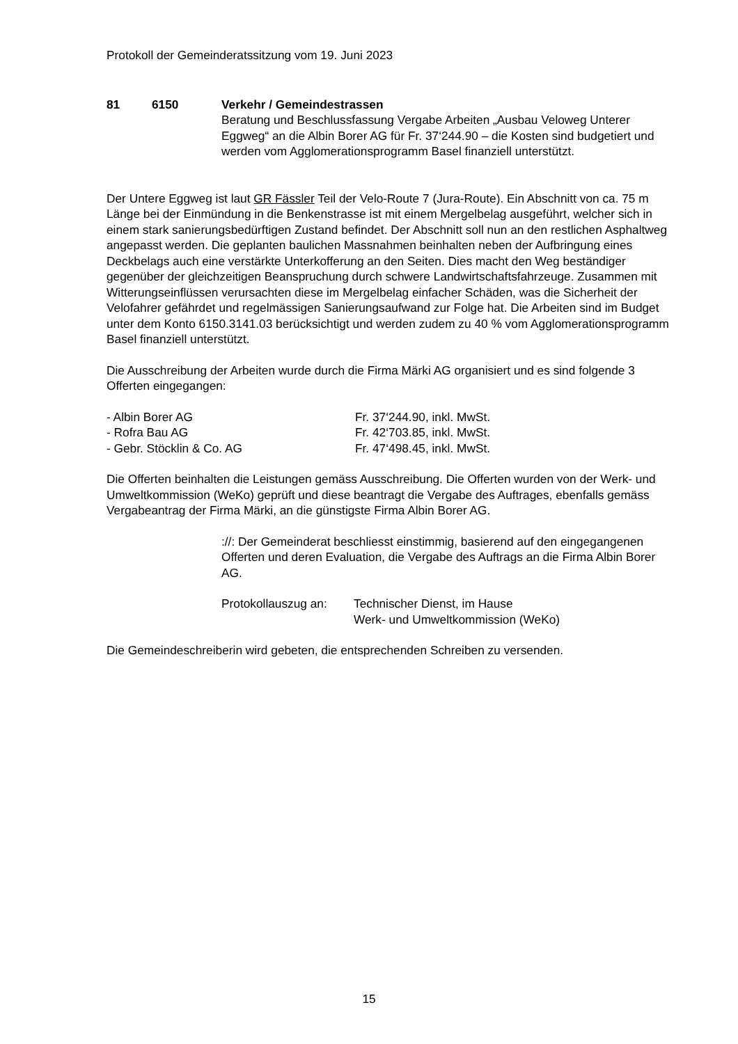Protokoll der Gemeinderatssitzung vom 19. Juni 2023
81 6150 Verkehr / Gemeindestrassen
Beratung und Beschlussfassung Vergabe Arbeiten „Ausbau Veloweg Unterer Eggweg“ an die Albin Borer AG für Fr. 37‘244.90 – die Kosten sind budgetiert und werden vom Agglomerationsprogramm Basel finanziell unterstützt.
Der Untere Eggweg ist laut GR Fässler Teil der Velo-Route 7 (Jura-Route). Ein Abschnitt von ca. 75 m Länge bei der Einmündung in die Benkenstrasse ist mit einem Mergelbelag ausgeführt, welcher sich in einem stark sanierungsbedürftigen Zustand befindet. Der Abschnitt soll nun an den restlichen Asphaltweg angepasst werden. Die geplanten baulichen Massnahmen beinhalten neben der Aufbringung eines Deckbelags auch eine verstärkte Unterkofferung an den Seiten. Dies macht den Weg beständiger gegenüber der gleichzeitigen Beanspruchung durch schwere Landwirtschaftsfahrzeuge. Zusammen mit Witterungseinflüssen verursachten diese im Mergelbelag einfacher Schäden, was die Sicherheit der Velofahrer gefährdet und regelmässigen Sanierungsaufwand zur Folge hat. Die Arbeiten sind im Budget unter dem Konto 6150.3141.03 berücksichtigt und werden zudem zu 40 % vom Agglomerationsprogramm Basel finanziell unterstützt.
Die Ausschreibung der Arbeiten wurde durch die Firma Märki AG organisiert und es sind folgende 3 Offerten eingegangen:
- Albin Borer AG Fr. 37‘244.90, inkl. MwSt. - Rofra Bau AG Fr. 42‘703.85, inkl. MwSt. - Gebr. Stöcklin & Co. AG Fr. 47‘498.45, inkl. MwSt.
Die Offerten beinhalten die Leistungen gemäss Ausschreibung. Die Offerten wurden von der Werk- und Umweltkommission (WeKo) geprüft und diese beantragt die Vergabe des Auftrages, ebenfalls gemäss Vergabeantrag der Firma Märki, an die günstigste Firma Albin Borer AG.
://: Der Gemeinderat beschliesst einstimmig, basierend auf den eingegangenen Offerten und deren Evaluation, die Vergabe des Auftrags an die Firma Albin Borer AG.
Protokollauszug an: Technischer Dienst, im Hause
Werk- und Umweltkommission (WeKo)
Die Gemeindeschreiberin wird gebeten, die entsprechenden Schreiben zu versenden.
15